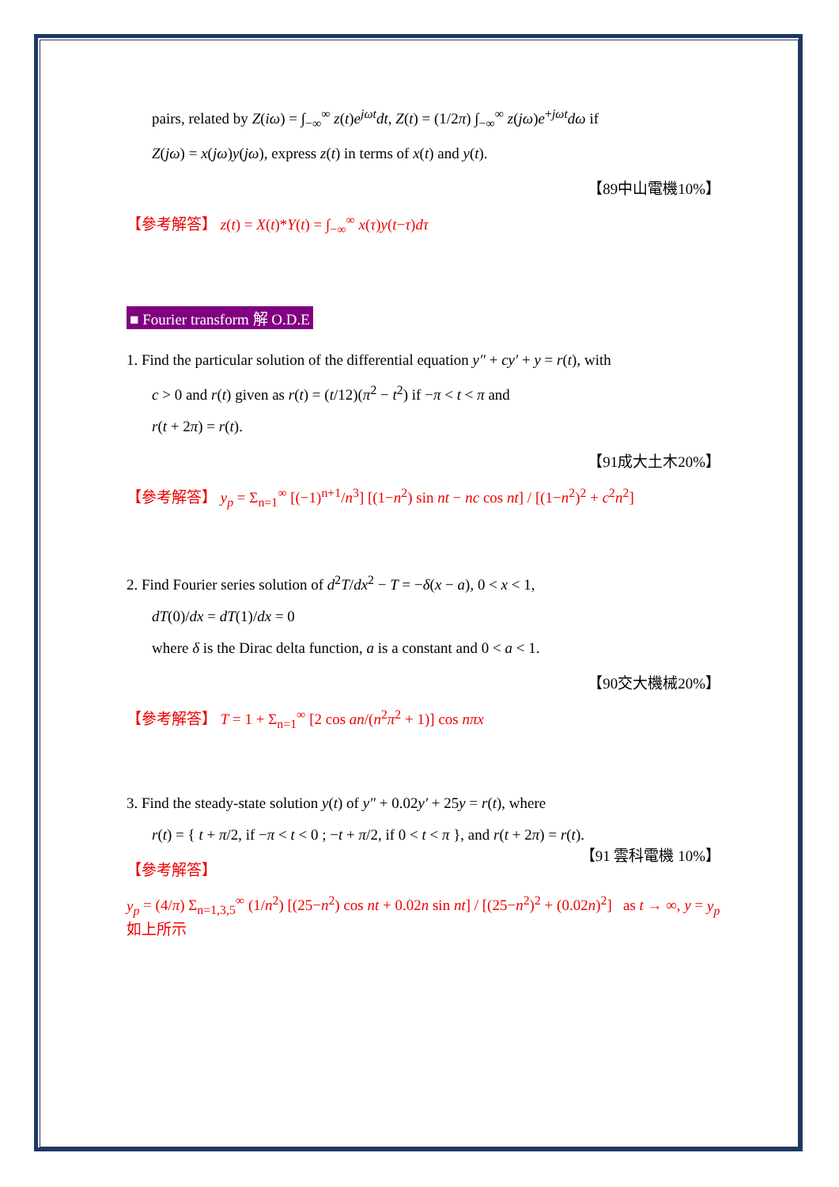pairs, related by Z(iω) = ∫<sub>−∞</sub><sup>∞</sup> z(t)e<sup>jωt</sup>dt, Z(t) = (1/2π) ∫<sub>−∞</sub><sup>∞</sup> z(jω)e<sup>+jωt</sup>dω if
Z(jω) = x(jω)y(jω), express z(t) in terms of x(t) and y(t).
【89中山電機10%】
【參考解答】 z(t) = X(t)*Y(t) = ∫<sub>−∞</sub><sup>∞</sup> x(τ)y(t−τ)dτ
■ Fourier transform 解 O.D.E
1. Find the particular solution of the differential equation y″ + cy′ + y = r(t), with
c > 0 and r(t) given as r(t) = (t/12)(π<sup>2</sup> − t<sup>2</sup>) if −π < t < π and
r(t + 2π) = r(t).
【91成大土木20%】
【參考解答】 y<sub>p</sub> = Σ<sub>n=1</sub><sup>∞</sup> [(−1)<sup>n+1</sup>/n<sup>3</sup>] [(1−n<sup>2</sup>) sin nt − nc cos nt] / [(1−n<sup>2</sup>)<sup>2</sup> + c<sup>2</sup>n<sup>2</sup>]
2. Find Fourier series solution of d<sup>2</sup>T/dx<sup>2</sup> − T = −δ(x − a), 0 < x < 1,
dT(0)/dx = dT(1)/dx = 0
where δ is the Dirac delta function, a is a constant and 0 < a < 1.
【90交大機械20%】
【參考解答】 T = 1 + Σ<sub>n=1</sub><sup>∞</sup> [2 cos an/(n<sup>2</sup>π<sup>2</sup> + 1)] cos nπx
3. Find the steady-state solution y(t) of y″ + 0.02y′ + 25y = r(t), where
r(t) = { t + π/2, if −π < t < 0 ; −t + π/2, if 0 < t < π }, and r(t + 2π) = r(t). 【91 雲科電機 10%】
【參考解答】
y<sub>p</sub> = (4/π) Σ<sub>n=1,3,5</sub><sup>∞</sup> (1/n<sup>2</sup>) [(25−n<sup>2</sup>) cos nt + 0.02n sin nt] / [(25−n<sup>2</sup>)<sup>2</sup> + (0.02n)<sup>2</sup>] as t → ∞, y = y<sub>p</sub> 如上所示